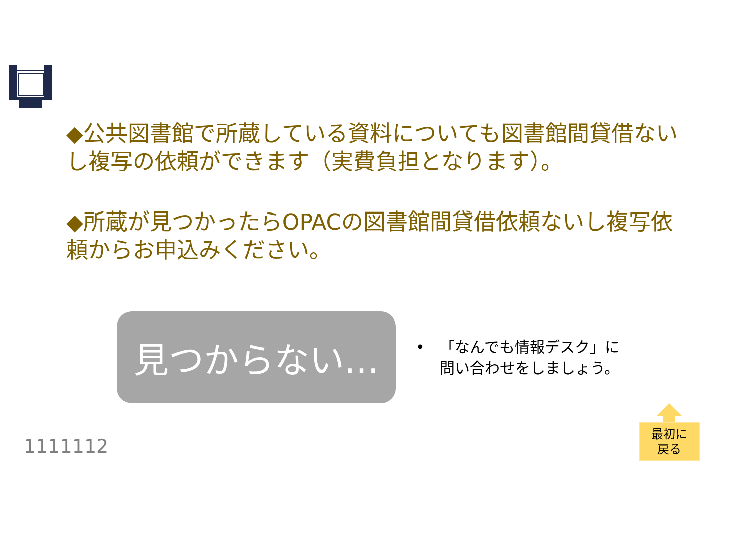◆公共図書館で所蔵している資料についても図書館間貸借ないし複写の依頼ができます（実費負担となります）。
◆所蔵が見つかったらOPACの図書館間貸借依頼ないし複写依頼からお申込みください。
見つからない…
• 「なんでも情報デスク」に
問い合わせをしましょう。
1111112
最初に
戻る